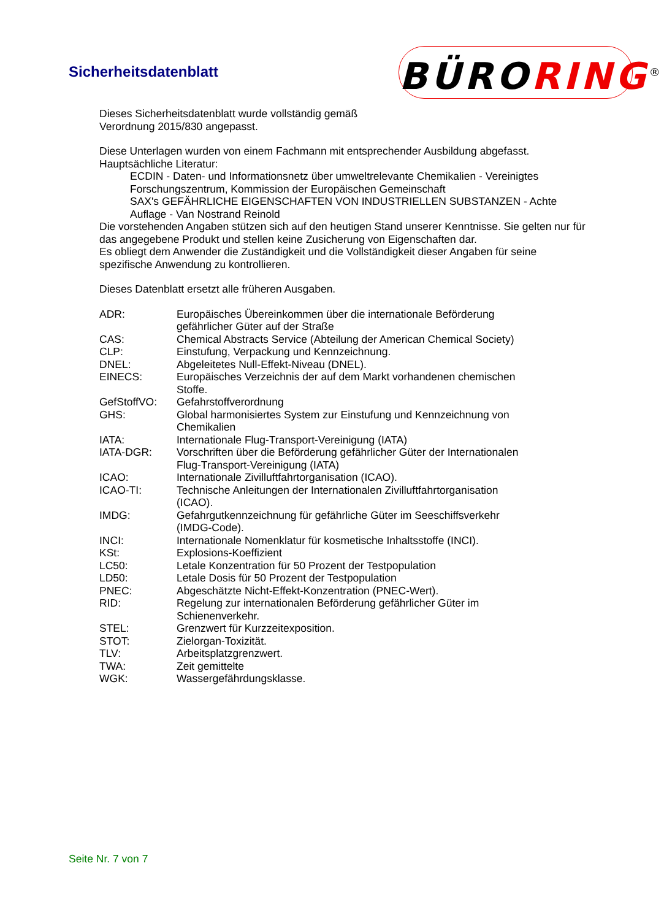Sicherheitsdatenblatt BÜRORING<sup>®</sup>
Dieses Sicherheitsdatenblatt wurde vollständig gemäß
Verordnung 2015/830 angepasst.
Diese Unterlagen wurden von einem Fachmann mit entsprechender Ausbildung abgefasst.
Hauptsächliche Literatur:
ECDIN - Daten- und Informationsnetz über umweltrelevante Chemikalien - Vereinigtes Forschungszentrum, Kommission der Europäischen Gemeinschaft
SAX's GEFÄHRLICHE EIGENSCHAFTEN VON INDUSTRIELLEN SUBSTANZEN - Achte Auflage - Van Nostrand Reinold
Die vorstehenden Angaben stützen sich auf den heutigen Stand unserer Kenntnisse. Sie gelten nur für das angegebene Produkt und stellen keine Zusicherung von Eigenschaften dar.
Es obliegt dem Anwender die Zuständigkeit und die Vollständigkeit dieser Angaben für seine spezifische Anwendung zu kontrollieren.
Dieses Datenblatt ersetzt alle früheren Ausgaben.
| ADR: | Europäisches Übereinkommen über die internationale Beförderung gefährlicher Güter auf der Straße |
| CAS: | Chemical Abstracts Service (Abteilung der American Chemical Society) |
| CLP: | Einstufung, Verpackung und Kennzeichnung. |
| DNEL: | Abgeleitetes Null-Effekt-Niveau (DNEL). |
| EINECS: | Europäisches Verzeichnis der auf dem Markt vorhandenen chemischen Stoffe. |
| GefStoffVO: | Gefahrstoffverordnung |
| GHS: | Global harmonisiertes System zur Einstufung und Kennzeichnung von Chemikalien |
| IATA: | Internationale Flug-Transport-Vereinigung (IATA) |
| IATA-DGR: | Vorschriften über die Beförderung gefährlicher Güter der Internationalen Flug-Transport-Vereinigung (IATA) |
| ICAO: | Internationale Zivilluftfahrtorganisation (ICAO). |
| ICAO-TI: | Technische Anleitungen der Internationalen Zivilluftfahrtorganisation (ICAO). |
| IMDG: | Gefahrgutkennzeichnung für gefährliche Güter im Seeschiffsverkehr (IMDG-Code). |
| INCI: | Internationale Nomenklatur für kosmetische Inhaltsstoffe (INCI). |
| KSt: | Explosions-Koeffizient |
| LC50: | Letale Konzentration für 50 Prozent der Testpopulation |
| LD50: | Letale Dosis für 50 Prozent der Testpopulation |
| PNEC: | Abgeschätzte Nicht-Effekt-Konzentration (PNEC-Wert). |
| RID: | Regelung zur internationalen Beförderung gefährlicher Güter im Schienenverkehr. |
| STEL: | Grenzwert für Kurzzeitexposition. |
| STOT: | Zielorgan-Toxizität. |
| TLV: | Arbeitsplatzgrenzwert. |
| TWA: | Zeit gemittelte |
| WGK: | Wassergefährdungsklasse. |
Seite Nr. 7 von 7